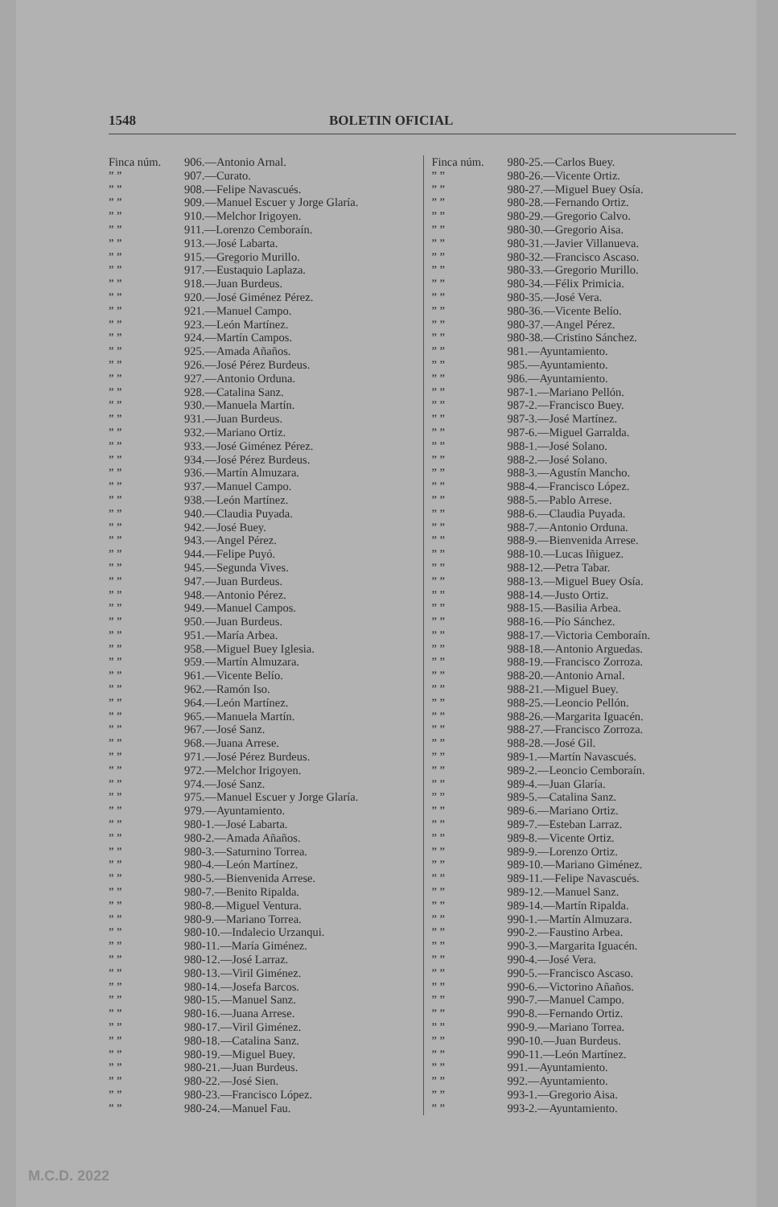1548 BOLETIN OFICIAL
Finca núm. 906.—Antonio Arnal.
” ” 907.—Curato.
” ” 908.—Felipe Navascués.
” ” 909.—Manuel Escuer y Jorge Glaría.
” ” 910.—Melchor Irigoyen.
” ” 911.—Lorenzo Cemboraín.
” ” 913.—José Labarta.
” ” 915.—Gregorio Murillo.
” ” 917.—Eustaquio Laplaza.
” ” 918.—Juan Burdeus.
” ” 920.—José Giménez Pérez.
” ” 921.—Manuel Campo.
” ” 923.—León Martínez.
” ” 924.—Martín Campos.
” ” 925.—Amada Añaños.
” ” 926.—José Pérez Burdeus.
” ” 927.—Antonio Orduna.
” ” 928.—Catalina Sanz.
” ” 930.—Manuela Martín.
” ” 931.—Juan Burdeus.
” ” 932.—Mariano Ortiz.
” ” 933.—José Giménez Pérez.
” ” 934.—José Pérez Burdeus.
” ” 936.—Martín Almuzara.
” ” 937.—Manuel Campo.
” ” 938.—León Martínez.
” ” 940.—Claudia Puyada.
” ” 942.—José Buey.
” ” 943.—Angel Pérez.
” ” 944.—Felipe Puyó.
” ” 945.—Segunda Vives.
” ” 947.—Juan Burdeus.
” ” 948.—Antonio Pérez.
” ” 949.—Manuel Campos.
” ” 950.—Juan Burdeus.
” ” 951.—María Arbea.
” ” 958.—Miguel Buey Iglesia.
” ” 959.—Martín Almuzara.
” ” 961.—Vicente Belío.
” ” 962.—Ramón Iso.
” ” 964.—León Martínez.
” ” 965.—Manuela Martín.
” ” 967.—José Sanz.
” ” 968.—Juana Arrese.
” ” 971.—José Pérez Burdeus.
” ” 972.—Melchor Irigoyen.
” ” 974.—José Sanz.
” ” 975.—Manuel Escuer y Jorge Glaría.
” ” 979.—Ayuntamiento.
” ” 980-1.—José Labarta.
” ” 980-2.—Amada Añaños.
” ” 980-3.—Saturnino Torrea.
” ” 980-4.—León Martínez.
” ” 980-5.—Bienvenida Arrese.
” ” 980-7.—Benito Ripalda.
” ” 980-8.—Miguel Ventura.
” ” 980-9.—Mariano Torrea.
” ” 980-10.—Indalecio Urzanqui.
” ” 980-11.—María Giménez.
” ” 980-12.—José Larraz.
” ” 980-13.—Viril Giménez.
” ” 980-14.—Josefa Barcos.
” ” 980-15.—Manuel Sanz.
” ” 980-16.—Juana Arrese.
” ” 980-17.—Viril Giménez.
” ” 980-18.—Catalina Sanz.
” ” 980-19.—Miguel Buey.
” ” 980-21.—Juan Burdeus.
” ” 980-22.—José Sien.
” ” 980-23.—Francisco López.
” ” 980-24.—Manuel Fau.
Finca núm. 980-25.—Carlos Buey.
” ” 980-26.—Vicente Ortiz.
” ” 980-27.—Miguel Buey Osía.
” ” 980-28.—Fernando Ortiz.
” ” 980-29.—Gregorio Calvo.
” ” 980-30.—Gregorio Aisa.
” ” 980-31.—Javier Villanueva.
” ” 980-32.—Francisco Ascaso.
” ” 980-33.—Gregorio Murillo.
” ” 980-34.—Félix Primicia.
” ” 980-35.—José Vera.
” ” 980-36.—Vicente Belío.
” ” 980-37.—Angel Pérez.
” ” 980-38.—Cristino Sánchez.
” ” 981.—Ayuntamiento.
” ” 985.—Ayuntamiento.
” ” 986.—Ayuntamiento.
” ” 987-1.—Mariano Pellón.
” ” 987-2.—Francisco Buey.
” ” 987-3.—José Martínez.
” ” 987-6.—Miguel Garralda.
” ” 988-1.—José Solano.
” ” 988-2.—José Solano.
” ” 988-3.—Agustín Mancho.
” ” 988-4.—Francisco López.
” ” 988-5.—Pablo Arrese.
” ” 988-6.—Claudia Puyada.
” ” 988-7.—Antonio Orduna.
” ” 988-9.—Bienvenida Arrese.
” ” 988-10.—Lucas Iñiguez.
” ” 988-12.—Petra Tabar.
” ” 988-13.—Miguel Buey Osía.
” ” 988-14.—Justo Ortiz.
” ” 988-15.—Basilia Arbea.
” ” 988-16.—Pío Sánchez.
” ” 988-17.—Victoria Cemboraín.
” ” 988-18.—Antonio Arguedas.
” ” 988-19.—Francisco Zorroza.
” ” 988-20.—Antonio Arnal.
” ” 988-21.—Miguel Buey.
” ” 988-25.—Leoncio Pellón.
” ” 988-26.—Margarita Iguacén.
” ” 988-27.—Francisco Zorroza.
” ” 988-28.—José Gil.
” ” 989-1.—Martín Navascués.
” ” 989-2.—Leoncio Cemboraín.
” ” 989-4.—Juan Glaría.
” ” 989-5.—Catalina Sanz.
” ” 989-6.—Mariano Ortiz.
” ” 989-7.—Esteban Larraz.
” ” 989-8.—Vicente Ortiz.
” ” 989-9.—Lorenzo Ortiz.
” ” 989-10.—Mariano Giménez.
” ” 989-11.—Felipe Navascués.
” ” 989-12.—Manuel Sanz.
” ” 989-14.—Martín Ripalda.
” ” 990-1.—Martín Almuzara.
” ” 990-2.—Faustino Arbea.
” ” 990-3.—Margarita Iguacén.
” ” 990-4.—José Vera.
” ” 990-5.—Francisco Ascaso.
” ” 990-6.—Victorino Añaños.
” ” 990-7.—Manuel Campo.
” ” 990-8.—Fernando Ortiz.
” ” 990-9.—Mariano Torrea.
” ” 990-10.—Juan Burdeus.
” ” 990-11.—León Martínez.
” ” 991.—Ayuntamiento.
” ” 992.—Ayuntamiento.
” ” 993-1.—Gregorio Aisa.
” ” 993-2.—Ayuntamiento.
M.C.D. 2022